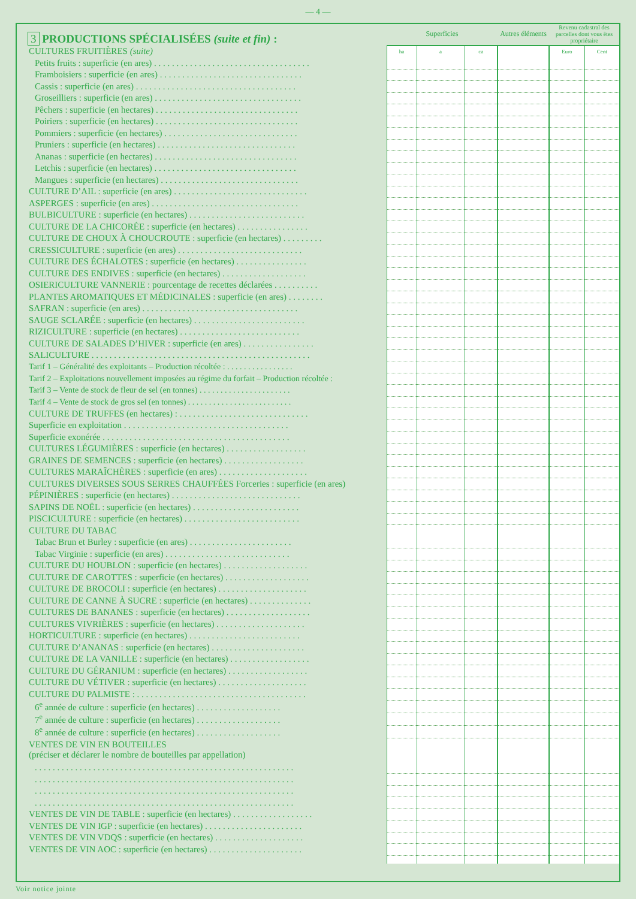— 4 —
| 3 PRODUCTIONS SPÉCIALISÉES (suite et fin) : | Superficies | | | Autres éléments | Revenu cadastral des parcelles dont vous êtes propriétaire | |
| CULTURES FRUITIÈRES (suite) | ha | a | ca | | Euro | Cent |
| Petits fruits : superficie (en ares) . . . . . . . . . . . . . . . . . . . . . . . . . . . . . . . . . . . | | | | | | |
| Framboisiers : superficie (en ares) . . . . . . . . . . . . . . . . . . . . . . . . . . . . . . . . | | | | | | |
| Cassis : superficie (en ares) . . . . . . . . . . . . . . . . . . . . . . . . . . . . . . . . . . . . | | | | | | |
| Groseilliers : superficie (en ares) . . . . . . . . . . . . . . . . . . . . . . . . . . . . . . . . . | | | | | | |
| Pêchers : superficie (en hectares) . . . . . . . . . . . . . . . . . . . . . . . . . . . . . . . . | | | | | | |
| Poiriers : superficie (en hectares) . . . . . . . . . . . . . . . . . . . . . . . . . . . . . . . . | | | | | | |
| Pommiers : superficie (en hectares) . . . . . . . . . . . . . . . . . . . . . . . . . . . . . . | | | | | | |
| Pruniers : superficie (en hectares) . . . . . . . . . . . . . . . . . . . . . . . . . . . . . . . | | | | | | |
| Ananas : superficie (en hectares) . . . . . . . . . . . . . . . . . . . . . . . . . . . . . . . . | | | | | | |
| Letchis : superficie (en hectares) . . . . . . . . . . . . . . . . . . . . . . . . . . . . . . . . | | | | | | |
| Mangues : superficie (en hectares) . . . . . . . . . . . . . . . . . . . . . . . . . . . . . . . | | | | | | |
| CULTURE D’AIL : superficie (en ares) . . . . . . . . . . . . . . . . . . . . . . . . . . . . . . | | | | | | |
| ASPERGES : superficie (en ares) . . . . . . . . . . . . . . . . . . . . . . . . . . . . . . . . . | | | | | | |
| BULBICULTURE : superficie (en hectares) . . . . . . . . . . . . . . . . . . . . . . . . . . | | | | | | |
| CULTURE DE LA CHICORÉE : superficie (en hectares) . . . . . . . . . . . . . . . . | | | | | | |
| CULTURE DE CHOUX À CHOUCROUTE : superficie (en hectares) . . . . . . . . . | | | | | | |
| CRESSICULTURE : superficie (en ares) . . . . . . . . . . . . . . . . . . . . . . . . . . . . | | | | | | |
| CULTURE DES ÉCHALOTES : superficie (en hectares) . . . . . . . . . . . . . . . . | | | | | | |
| CULTURE DES ENDIVES : superficie (en hectares) . . . . . . . . . . . . . . . . . . . | | | | | | |
| OSIERICULTURE VANNERIE : pourcentage de recettes déclarées . . . . . . . . . . | | | | | | |
| PLANTES AROMATIQUES ET MÉDICINALES : superficie (en ares) . . . . . . . . | | | | | | |
| SAFRAN : superficie (en ares) . . . . . . . . . . . . . . . . . . . . . . . . . . . . . . . . . . . | | | | | | |
| SAUGE SCLARÉE : superficie (en hectares) . . . . . . . . . . . . . . . . . . . . . . . . . | | | | | | |
| RIZICULTURE : superficie (en hectares) . . . . . . . . . . . . . . . . . . . . . . . . . . . | | | | | | |
| CULTURE DE SALADES D’HIVER : superficie (en ares) . . . . . . . . . . . . . . . . | | | | | | |
| SALICULTURE . . . . . . . . . . . . . . . . . . . . . . . . . . . . . . . . . . . . . . . . . . . . . . . . . | | | | | | |
| Tarif 1 – Généralité des exploitants – Production récoltée : . . . . . . . . . . . . . . . . | | | | | | |
| Tarif 2 – Exploitations nouvellement imposées au régime du forfait – Production récoltée : | | | | | | |
| Tarif 3 – Vente de stock de fleur de sel (en tonnes) . . . . . . . . . . . . . . . . . . . . . . | | | | | | |
| Tarif 4 – Vente de stock de gros sel (en tonnes) . . . . . . . . . . . . . . . . . . . . . . . . . | | | | | | |
| CULTURE DE TRUFFES (en hectares) : . . . . . . . . . . . . . . . . . . . . . . . . . . . . . | | | | | | |
| Superficie en exploitation . . . . . . . . . . . . . . . . . . . . . . . . . . . . . . . . . . . . . | | | | | | |
| Superficie exonérée . . . . . . . . . . . . . . . . . . . . . . . . . . . . . . . . . . . . . . . . . . | | | | | | |
| CULTURES LÉGUMIÈRES : superficie (en hectares) . . . . . . . . . . . . . . . . . . | | | | | | |
| GRAINES DE SEMENCES : superficie (en hectares) . . . . . . . . . . . . . . . . . . | | | | | | |
| CULTURES MARAÎCHÈRES : superficie (en ares) . . . . . . . . . . . . . . . . . . . . | | | | | | |
| CULTURES DIVERSES SOUS SERRES CHAUFFÉES Forceries : superficie (en ares) | | | | | | |
| PÉPINIÈRES : superficie (en hectares) . . . . . . . . . . . . . . . . . . . . . . . . . . . . . | | | | | | |
| SAPINS DE NOËL : superficie (en hectares) . . . . . . . . . . . . . . . . . . . . . . . . | | | | | | |
| PISCICULTURE : superficie (en hectares) . . . . . . . . . . . . . . . . . . . . . . . . . . | | | | | | |
| CULTURE DU TABAC | | | | | | |
| Tabac Brun et Burley : superficie (en ares) . . . . . . . . . . . . . . . . . . . . . . . | | | | | | |
| Tabac Virginie : superficie (en ares) . . . . . . . . . . . . . . . . . . . . . . . . . . . . | | | | | | |
| CULTURE DU HOUBLON : superficie (en hectares) . . . . . . . . . . . . . . . . . . . | | | | | | |
| CULTURE DE CAROTTES : superficie (en hectares) . . . . . . . . . . . . . . . . . . . | | | | | | |
| CULTURE DE BROCOLI : superficie (en hectares) . . . . . . . . . . . . . . . . . . . . | | | | | | |
| CULTURE DE CANNE À SUCRE : superficie (en hectares) . . . . . . . . . . . . . . | | | | | | |
| CULTURES DE BANANES : superficie (en hectares) . . . . . . . . . . . . . . . . . . . | | | | | | |
| CULTURES VIVRIÈRES : superficie (en hectares) . . . . . . . . . . . . . . . . . . . . | | | | | | |
| HORTICULTURE : superficie (en hectares) . . . . . . . . . . . . . . . . . . . . . . . . . | | | | | | |
| CULTURE D’ANANAS : superficie (en hectares) . . . . . . . . . . . . . . . . . . . . . | | | | | | |
| CULTURE DE LA VANILLE : superficie (en hectares) . . . . . . . . . . . . . . . . . . | | | | | | |
| CULTURE DU GÉRANIUM : superficie (en hectares) . . . . . . . . . . . . . . . . . . | | | | | | |
| CULTURE DU VÉTIVER : superficie (en hectares) . . . . . . . . . . . . . . . . . . . . | | | | | | |
| CULTURE DU PALMISTE : . . . . . . . . . . . . . . . . . . . . . . . . . . . . . . . . . . . . . . | | | | | | |
| 6<sup>e</sup> année de culture : superficie (en hectares) . . . . . . . . . . . . . . . . . . . | | | | | | |
| 7<sup>e</sup> année de culture : superficie (en hectares) . . . . . . . . . . . . . . . . . . . | | | | | | |
| 8<sup>e</sup> année de culture : superficie (en hectares) . . . . . . . . . . . . . . . . . . . | | | | | | |
| VENTES DE VIN EN BOUTEILLES (préciser et déclarer le nombre de bouteilles par appellation) | | | | | | |
| . . . . . . . . . . . . . . . . . . . . . . . . . . . . . . . . . . . . . . . . . . . . . . . . . . . . . . . . . . | | | | | | |
| . . . . . . . . . . . . . . . . . . . . . . . . . . . . . . . . . . . . . . . . . . . . . . . . . . . . . . . . . . | | | | | | |
| . . . . . . . . . . . . . . . . . . . . . . . . . . . . . . . . . . . . . . . . . . . . . . . . . . . . . . . . . . | | | | | | |
| . . . . . . . . . . . . . . . . . . . . . . . . . . . . . . . . . . . . . . . . . . . . . . . . . . . . . . . . . . | | | | | | |
| VENTES DE VIN DE TABLE : superficie (en hectares) . . . . . . . . . . . . . . . . . . | | | | | | |
| VENTES DE VIN IGP : superficie (en hectares) . . . . . . . . . . . . . . . . . . . . . . | | | | | | |
| VENTES DE VIN VDQS : superficie (en hectares) . . . . . . . . . . . . . . . . . . . . | | | | | | |
| VENTES DE VIN AOC : superficie (en hectares) . . . . . . . . . . . . . . . . . . . . . | | | | | | |
Voir notice jointe